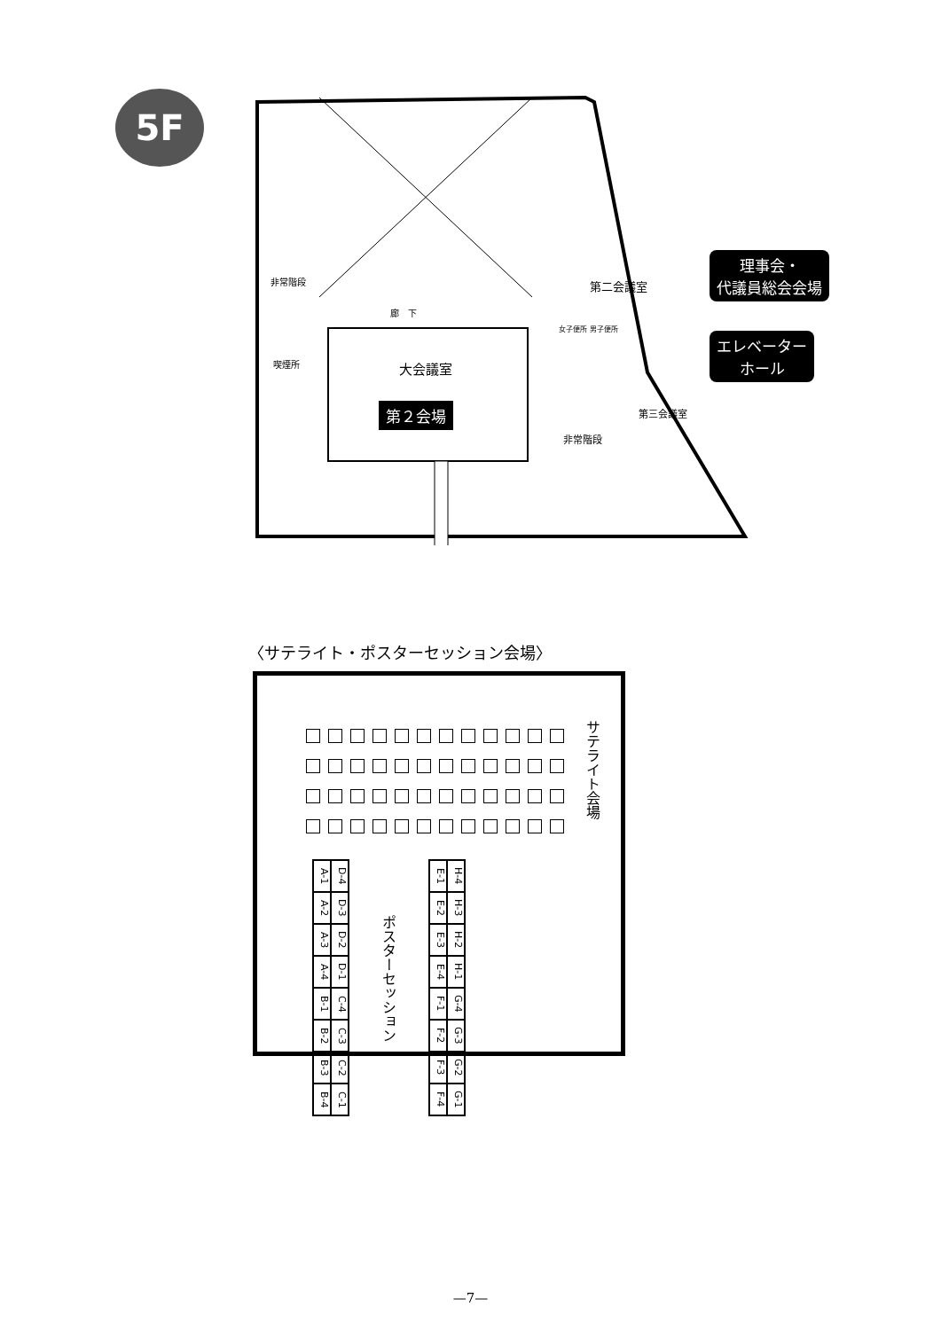5F
大会議室
第２会場
第二会議室
第三会議室
廊　下
喫煙所
非常階段
非常階段
女子便所 男子便所
理事会・
代議員総会会場
エレベーター
ホール
〈サテライト・ポスターセッション会場〉
サテライト会場
ポスターセッション
A-1
D-4
A-2
D-3
A-3
D-2
A-4
D-1
B-1
C-4
B-2
C-3
B-3
C-2
B-4
C-1
E-1
H-4
E-2
H-3
E-3
H-2
E-4
H-1
F-1
G-4
F-2
G-3
F-3
G-2
F-4
G-1
—7—